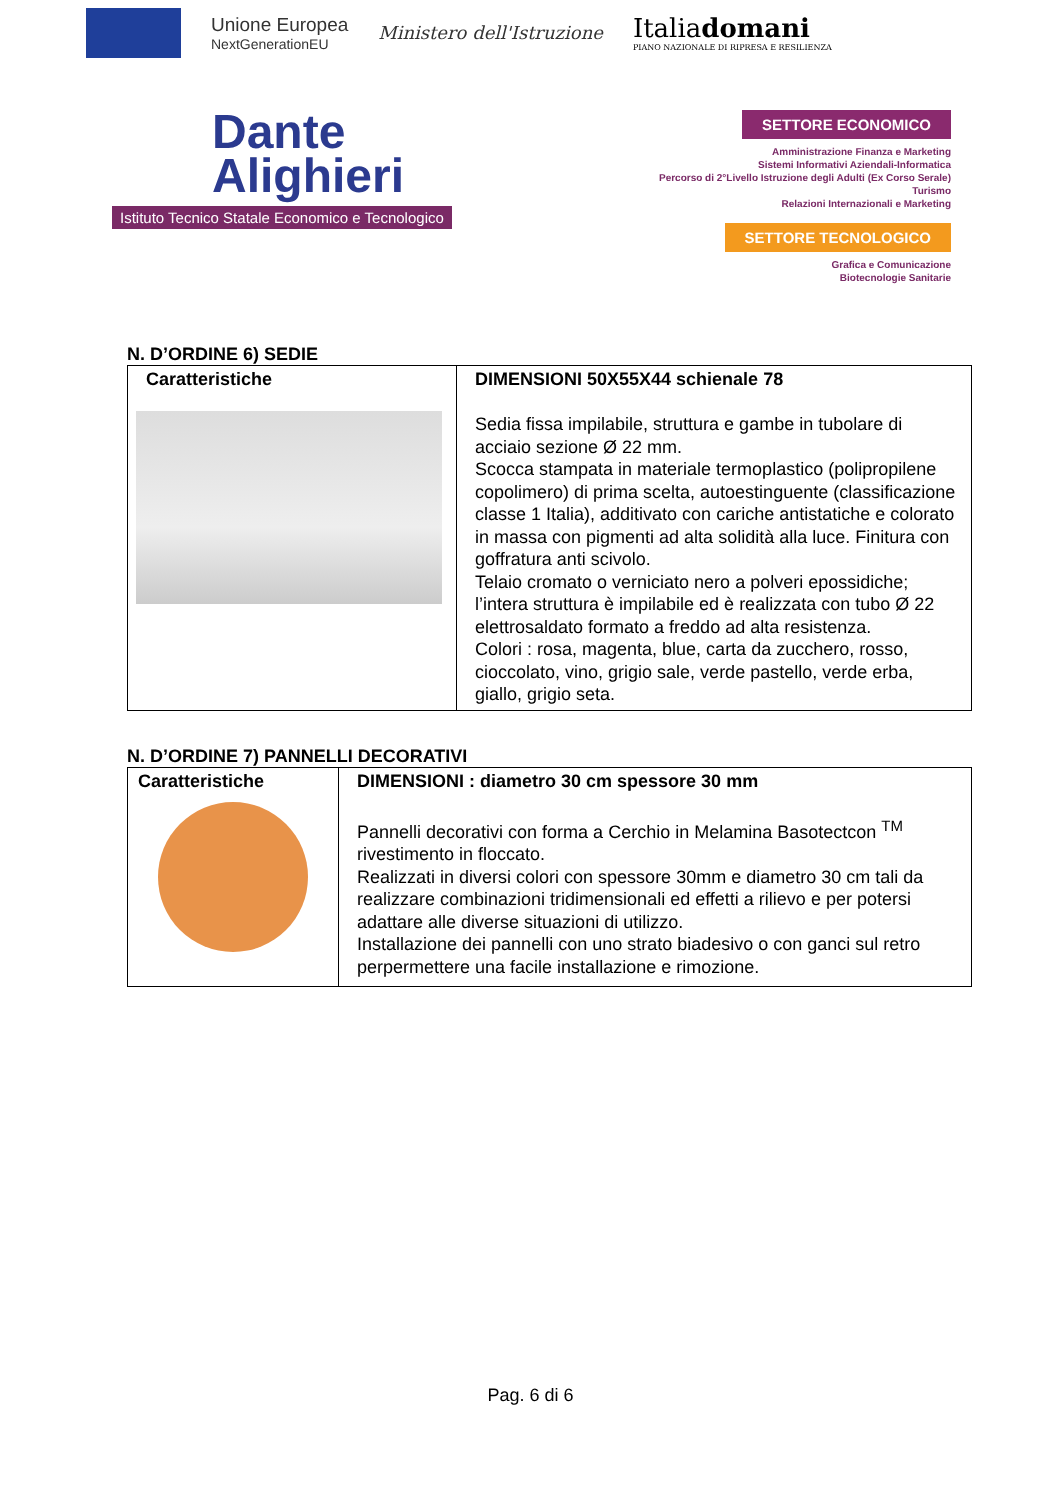Unione Europea
NextGenerationEU
Ministero dell'Istruzione
Italiadomani
PIANO NAZIONALE DI RIPRESA E RESILIENZA
Dante
Alighieri
Istituto Tecnico Statale Economico e Tecnologico
SETTORE ECONOMICO
Amministrazione Finanza e Marketing
Sistemi Informativi Aziendali-Informatica
Percorso di 2°Livello Istruzione degli Adulti (Ex Corso Serale)
Turismo
Relazioni Internazionali e Marketing
SETTORE TECNOLOGICO
Grafica e Comunicazione
Biotecnologie Sanitarie
N. D’ORDINE 6) SEDIE
| Caratteristiche | DIMENSIONI 50X55X44 schienale 78 Sedia fissa impilabile, struttura e gambe in tubolare di acciaio sezione Ø 22 mm. Scocca stampata in materiale termoplastico (polipropilene copolimero) di prima scelta, autoestinguente (classificazione classe 1 Italia), additivato con cariche antistatiche e colorato in massa con pigmenti ad alta solidità alla luce. Finitura con goffratura anti scivolo. Telaio cromato o verniciato nero a polveri epossidiche; l’intera struttura è impilabile ed è realizzata con tubo Ø 22 elettrosaldato formato a freddo ad alta resistenza. Colori : rosa, magenta, blue, carta da zucchero, rosso, cioccolato, vino, grigio sale, verde pastello, verde erba, giallo, grigio seta. |
N. D’ORDINE 7) PANNELLI DECORATIVI
| Caratteristiche | DIMENSIONI : diametro 30 cm spessore 30 mm Pannelli decorativi con forma a Cerchio in Melamina Basotectcon <sup>TM</sup> rivestimento in floccato. Realizzati in diversi colori con spessore 30mm e diametro 30 cm tali da realizzare combinazioni tridimensionali ed effetti a rilievo e per potersi adattare alle diverse situazioni di utilizzo. Installazione dei pannelli con uno strato biadesivo o con ganci sul retro perpermettere una facile installazione e rimozione. |
Pag. 6 di 6